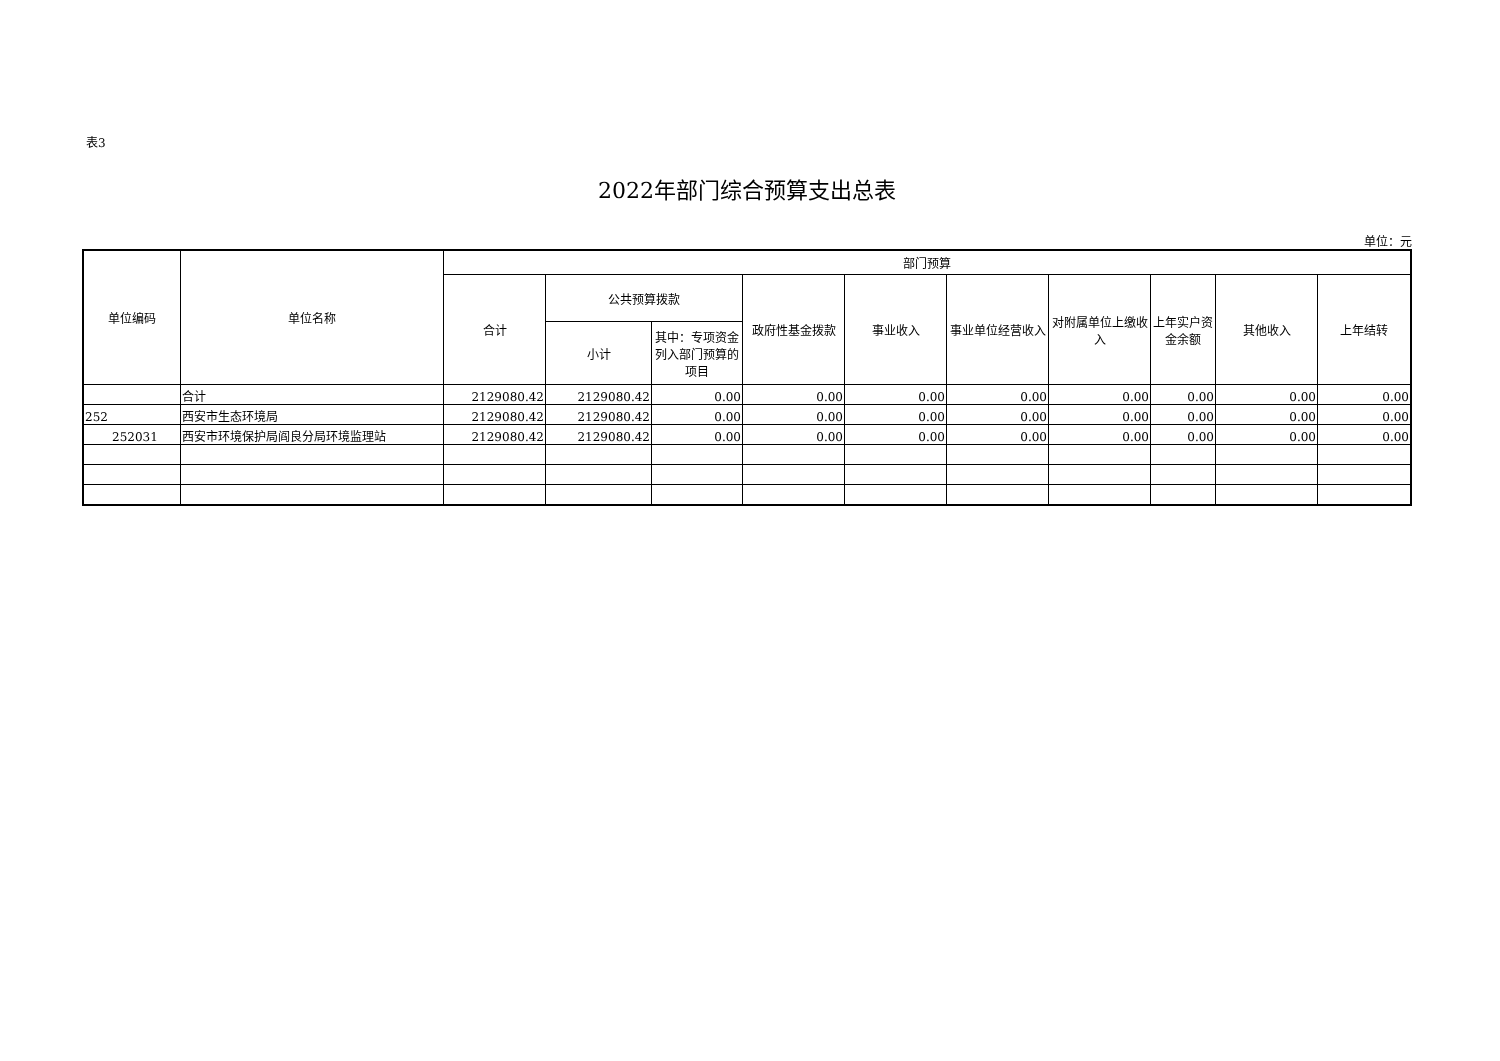表3
2022年部门综合预算支出总表
单位：元
| 单位编码 | 单位名称 | 部门预算 | | | | | | | | | |
| --- | --- | --- | --- | --- | --- | --- | --- | --- | --- | --- | --- |
| | | 合计 | 公共预算拨款 | | 政府性基金拨款 | 事业收入 | 事业单位经营收入 | 对附属单位上缴收入 | 上年实户资金余额 | 其他收入 | 上年结转 |
| | | | 小计 | 其中：专项资金列入部门预算的项目 | | | | | | | |
| | 合计 | 2129080.42 | 2129080.42 | 0.00 | 0.00 | 0.00 | 0.00 | 0.00 | 0.00 | 0.00 | 0.00 |
| 252 | 西安市生态环境局 | 2129080.42 | 2129080.42 | 0.00 | 0.00 | 0.00 | 0.00 | 0.00 | 0.00 | 0.00 | 0.00 |
| 252031 | 西安市环境保护局阎良分局环境监理站 | 2129080.42 | 2129080.42 | 0.00 | 0.00 | 0.00 | 0.00 | 0.00 | 0.00 | 0.00 | 0.00 |